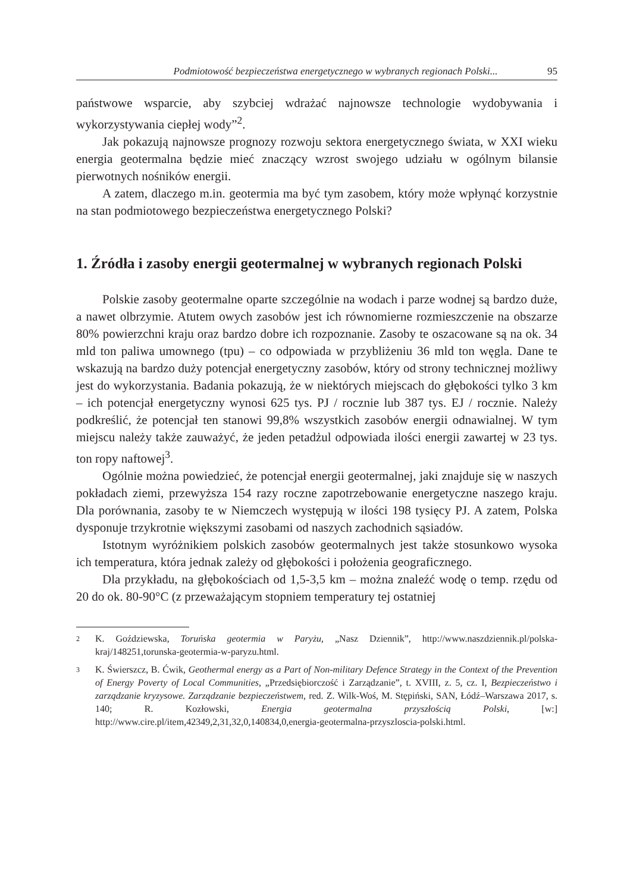Podmiotowość bezpieczeństwa energetycznego w wybranych regionach Polski... 95
państwowe wsparcie, aby szybciej wdrażać najnowsze technologie wydobywania i wykorzystywania ciepłej wody”<sup>2</sup>.
Jak pokazują najnowsze prognozy rozwoju sektora energetycznego świata, w XXI wieku energia geotermalna będzie mieć znaczący wzrost swojego udziału w ogólnym bilansie pierwotnych nośników energii.
A zatem, dlaczego m.in. geotermia ma być tym zasobem, który może wpłynąć korzystnie na stan podmiotowego bezpieczeństwa energetycznego Polski?
1. Źródła i zasoby energii geotermalnej w wybranych regionach Polski
Polskie zasoby geotermalne oparte szczególnie na wodach i parze wodnej są bardzo duże, a nawet olbrzymie. Atutem owych zasobów jest ich równomierne rozmieszczenie na obszarze 80% powierzchni kraju oraz bardzo dobre ich rozpoznanie. Zasoby te oszacowane są na ok. 34 mld ton paliwa umownego (tpu) – co odpowiada w przybliżeniu 36 mld ton węgla. Dane te wskazują na bardzo duży potencjał energetyczny zasobów, który od strony technicznej możliwy jest do wykorzystania. Badania pokazują, że w niektórych miejscach do głębokości tylko 3 km – ich potencjał energetyczny wynosi 625 tys. PJ / rocznie lub 387 tys. EJ / rocznie. Należy podkreślić, że potencjał ten stanowi 99,8% wszystkich zasobów energii odnawialnej. W tym miejscu należy także zauważyć, że jeden petadżul odpowiada ilości energii zawartej w 23 tys. ton ropy naftowej<sup>3</sup>.
Ogólnie można powiedzieć, że potencjał energii geotermalnej, jaki znajduje się w naszych pokładach ziemi, przewyższa 154 razy roczne zapotrzebowanie energetyczne naszego kraju. Dla porównania, zasoby te w Niemczech występują w ilości 198 tysięcy PJ. A zatem, Polska dysponuje trzykrotnie większymi zasobami od naszych zachodnich sąsiadów.
Istotnym wyróżnikiem polskich zasobów geotermalnych jest także stosunkowo wysoka ich temperatura, która jednak zależy od głębokości i położenia geograficznego.
Dla przykładu, na głębokościach od 1,5-3,5 km – można znaleźć wodę o temp. rzędu od 20 do ok. 80-90°C (z przeważającym stopniem temperatury tej ostatniej
2
K. Goździewska, Toruńska geotermia w Paryżu, „Nasz Dziennik”, http://www.naszdziennik.pl/polska-kraj/148251,torunska-geotermia-w-paryzu.html.
3
K. Świerszcz, B. Ćwik, Geothermal energy as a Part of Non-military Defence Strategy in the Context of the Prevention of Energy Poverty of Local Communities, „Przedsiębiorczość i Zarządzanie”, t. XVIII, z. 5, cz. I, Bezpieczeństwo i zarządzanie kryzysowe. Zarządzanie bezpieczeństwem, red. Z. Wilk-Woś, M. Stępiński, SAN, Łódź–Warszawa 2017, s. 140; R. Kozłowski, Energia geotermalna przyszłością Polski, [w:] http://www.cire.pl/item,42349,2,31,32,0,140834,0,energia-geotermalna-przyszloscia-polski.html.